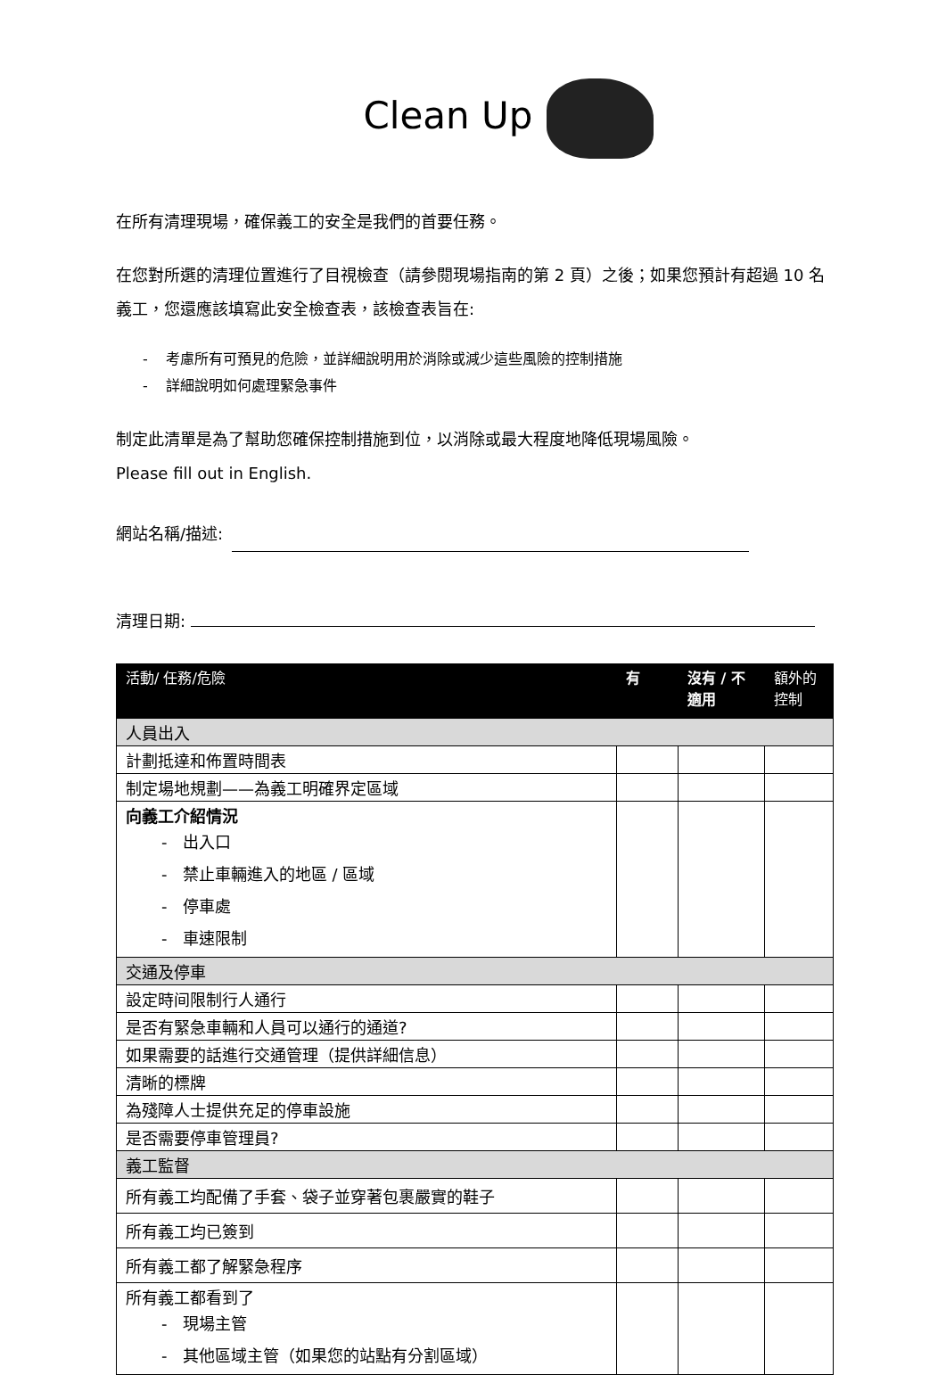Clean Up
在所有清理現場，確保義工的安全是我們的首要任務。
在您對所選的清理位置進行了目視檢查（請參閱現場指南的第 2 頁）之後；如果您預計有超過 10 名義工，您還應該填寫此安全檢查表，該檢查表旨在:
- 考慮所有可預見的危險，並詳細說明用於消除或減少這些風險的控制措施
- 詳細說明如何處理緊急事件
制定此清單是為了幫助您確保控制措施到位，以消除或最大程度地降低現場風險。
Please fill out in English.
網站名稱/描述:
清理日期:
| 活動/ 任務/危險 | 有 | 沒有 / 不適用 | 額外的控制 |
| --- | --- | --- | --- |
| 人員出入 | | | |
| 計劃抵達和佈置時間表 | | | |
| 制定場地規劃——為義工明確界定區域 | | | |
| 向義工介紹情況 - 出入口 - 禁止車輛進入的地區 / 區域 - 停車處 - 車速限制 | | | |
| 交通及停車 | | | |
| 設定時间限制行人通行 | | | |
| 是否有緊急車輛和人員可以通行的通道? | | | |
| 如果需要的話進行交通管理（提供詳細信息） | | | |
| 清晰的標牌 | | | |
| 為殘障人士提供充足的停車設施 | | | |
| 是否需要停車管理員? | | | |
| 義工監督 | | | |
| 所有義工均配備了手套、袋子並穿著包裹嚴實的鞋子 | | | |
| 所有義工均已簽到 | | | |
| 所有義工都了解緊急程序 | | | |
| 所有義工都看到了 - 現場主管 - 其他區域主管（如果您的站點有分割區域） | | | |